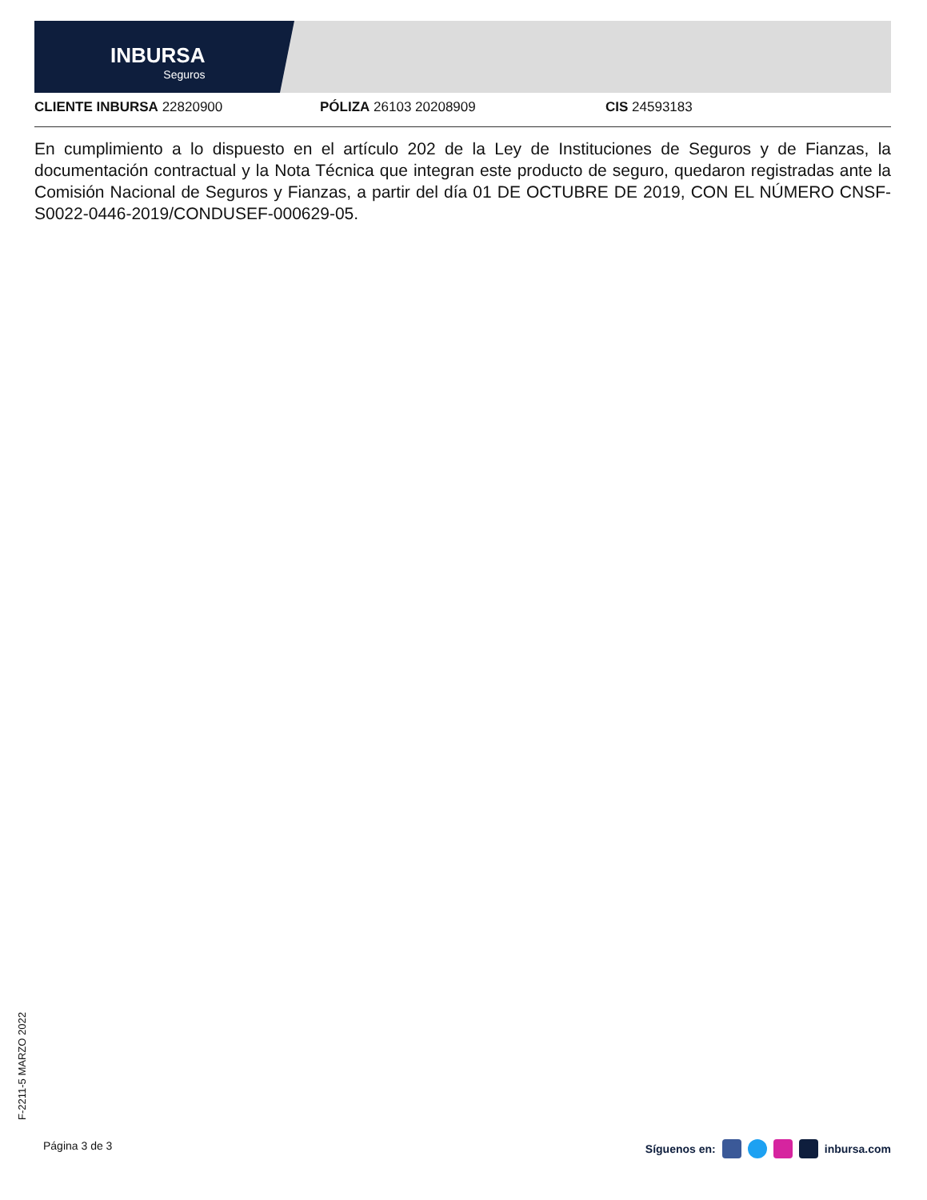INBURSA
Seguros
CLIENTE INBURSA 22820900 PÓLIZA 26103 20208909 CIS 24593183
En cumplimiento a lo dispuesto en el artículo 202 de la Ley de Instituciones de Seguros y de Fianzas, la documentación contractual y la Nota Técnica que integran este producto de seguro, quedaron registradas ante la Comisión Nacional de Seguros y Fianzas, a partir del día 01 DE OCTUBRE DE 2019, CON EL NÚMERO CNSF-S0022-0446-2019/CONDUSEF-000629-05.
F-2211-5 MARZO 2022
Página 3 de 3 Síguenos en: inbursa.com